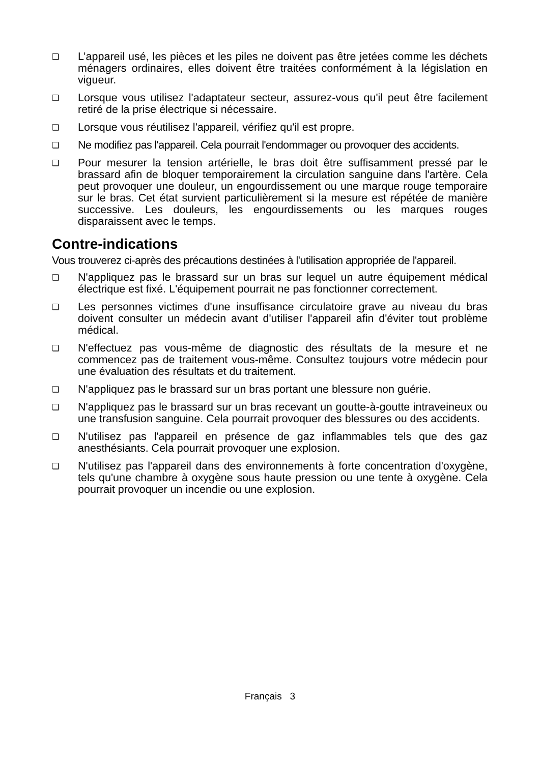❑
L’appareil usé, les pièces et les piles ne doivent pas être jetées comme les déchets ménagers ordinaires, elles doivent être traitées conformément à la législation en vigueur.
❑
Lorsque vous utilisez l'adaptateur secteur, assurez-vous qu'il peut être facilement retiré de la prise électrique si nécessaire.
❑
Lorsque vous réutilisez l'appareil, vérifiez qu'il est propre.
❑
Ne modifiez pas l'appareil. Cela pourrait l'endommager ou provoquer des accidents.
❑
Pour mesurer la tension artérielle, le bras doit être suffisamment pressé par le brassard afin de bloquer temporairement la circulation sanguine dans l'artère. Cela peut provoquer une douleur, un engourdissement ou une marque rouge temporaire sur le bras. Cet état survient particulièrement si la mesure est répétée de manière successive. Les douleurs, les engourdissements ou les marques rouges disparaissent avec le temps.
Contre-indications
Vous trouverez ci-après des précautions destinées à l'utilisation appropriée de l'appareil.
❑
N'appliquez pas le brassard sur un bras sur lequel un autre équipement médical électrique est fixé. L'équipement pourrait ne pas fonctionner correctement.
❑
Les personnes victimes d'une insuffisance circulatoire grave au niveau du bras doivent consulter un médecin avant d'utiliser l'appareil afin d'éviter tout problème médical.
❑
N'effectuez pas vous-même de diagnostic des résultats de la mesure et ne commencez pas de traitement vous-même. Consultez toujours votre médecin pour une évaluation des résultats et du traitement.
❑
N'appliquez pas le brassard sur un bras portant une blessure non guérie.
❑
N'appliquez pas le brassard sur un bras recevant un goutte-à-goutte intraveineux ou une transfusion sanguine. Cela pourrait provoquer des blessures ou des accidents.
❑
N'utilisez pas l'appareil en présence de gaz inflammables tels que des gaz anesthésiants. Cela pourrait provoquer une explosion.
❑
N'utilisez pas l'appareil dans des environnements à forte concentration d'oxygène, tels qu'une chambre à oxygène sous haute pression ou une tente à oxygène. Cela pourrait provoquer un incendie ou une explosion.
Français 3